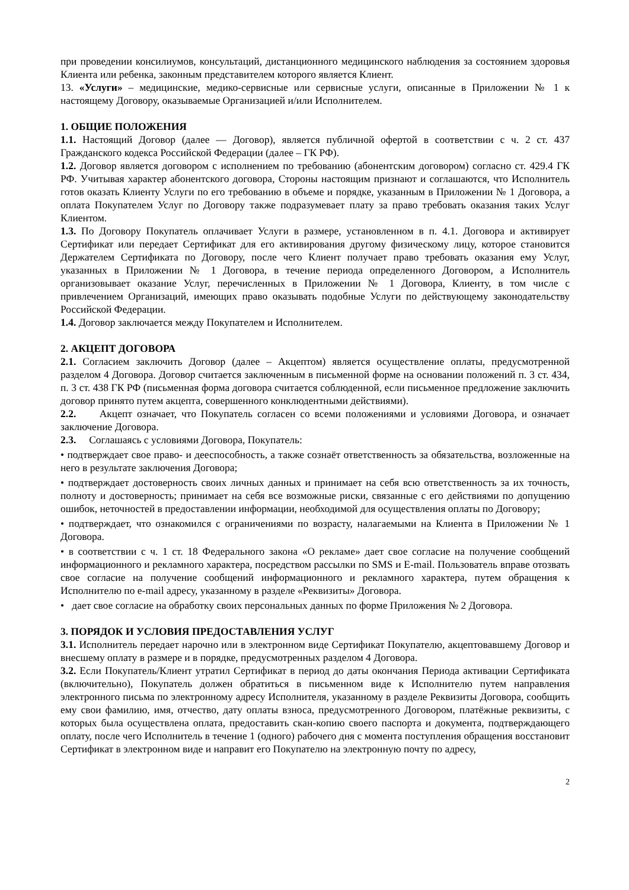при проведении консилиумов, консультаций, дистанционного медицинского наблюдения за состоянием здоровья Клиента или ребенка, законным представителем которого является Клиент.
13. «Услуги» – медицинские, медико-сервисные или сервисные услуги, описанные в Приложении № 1 к настоящему Договору, оказываемые Организацией и/или Исполнителем.
1. ОБЩИЕ ПОЛОЖЕНИЯ
1.1. Настоящий Договор (далее — Договор), является публичной офертой в соответствии с ч. 2 ст. 437 Гражданского кодекса Российской Федерации (далее – ГК РФ).
1.2. Договор является договором с исполнением по требованию (абонентским договором) согласно ст. 429.4 ГК РФ. Учитывая характер абонентского договора, Стороны настоящим признают и соглашаются, что Исполнитель готов оказать Клиенту Услуги по его требованию в объеме и порядке, указанным в Приложении № 1 Договора, а оплата Покупателем Услуг по Договору также подразумевает плату за право требовать оказания таких Услуг Клиентом.
1.3. По Договору Покупатель оплачивает Услуги в размере, установленном в п. 4.1. Договора и активирует Сертификат или передает Сертификат для его активирования другому физическому лицу, которое становится Держателем Сертификата по Договору, после чего Клиент получает право требовать оказания ему Услуг, указанных в Приложении № 1 Договора, в течение периода определенного Договором, а Исполнитель организовывает оказание Услуг, перечисленных в Приложении № 1 Договора, Клиенту, в том числе с привлечением Организаций, имеющих право оказывать подобные Услуги по действующему законодательству Российской Федерации.
1.4. Договор заключается между Покупателем и Исполнителем.
2. АКЦЕПТ ДОГОВОРА
2.1. Согласием заключить Договор (далее – Акцептом) является осуществление оплаты, предусмотренной разделом 4 Договора. Договор считается заключенным в письменной форме на основании положений п. 3 ст. 434, п. 3 ст. 438 ГК РФ (письменная форма договора считается соблюденной, если письменное предложение заключить договор принято путем акцепта, совершенного конклюдентными действиями).
2.2. Акцепт означает, что Покупатель согласен со всеми положениями и условиями Договора, и означает заключение Договора.
2.3. Соглашаясь с условиями Договора, Покупатель:
• подтверждает свое право- и дееспособность, а также сознаёт ответственность за обязательства, возложенные на него в результате заключения Договора;
• подтверждает достоверность своих личных данных и принимает на себя всю ответственность за их точность, полноту и достоверность; принимает на себя все возможные риски, связанные с его действиями по допущению ошибок, неточностей в предоставлении информации, необходимой для осуществления оплаты по Договору;
• подтверждает, что ознакомился с ограничениями по возрасту, налагаемыми на Клиента в Приложении № 1 Договора.
• в соответствии с ч. 1 ст. 18 Федерального закона «О рекламе» дает свое согласие на получение сообщений информационного и рекламного характера, посредством рассылки по SMS и E-mail. Пользователь вправе отозвать свое согласие на получение сообщений информационного и рекламного характера, путем обращения к Исполнителю по e-mail адресу, указанному в разделе «Реквизиты» Договора.
• дает свое согласие на обработку своих персональных данных по форме Приложения № 2 Договора.
3. ПОРЯДОК И УСЛОВИЯ ПРЕДОСТАВЛЕНИЯ УСЛУГ
3.1. Исполнитель передает нарочно или в электронном виде Сертификат Покупателю, акцептовавшему Договор и внесшему оплату в размере и в порядке, предусмотренных разделом 4 Договора.
3.2. Если Покупатель/Клиент утратил Сертификат в период до даты окончания Периода активации Сертификата (включительно), Покупатель должен обратиться в письменном виде к Исполнителю путем направления электронного письма по электронному адресу Исполнителя, указанному в разделе Реквизиты Договора, сообщить ему свои фамилию, имя, отчество, дату оплаты взноса, предусмотренного Договором, платёжные реквизиты, с которых была осуществлена оплата, предоставить скан-копию своего паспорта и документа, подтверждающего оплату, после чего Исполнитель в течение 1 (одного) рабочего дня с момента поступления обращения восстановит Сертификат в электронном виде и направит его Покупателю на электронную почту по адресу,
2